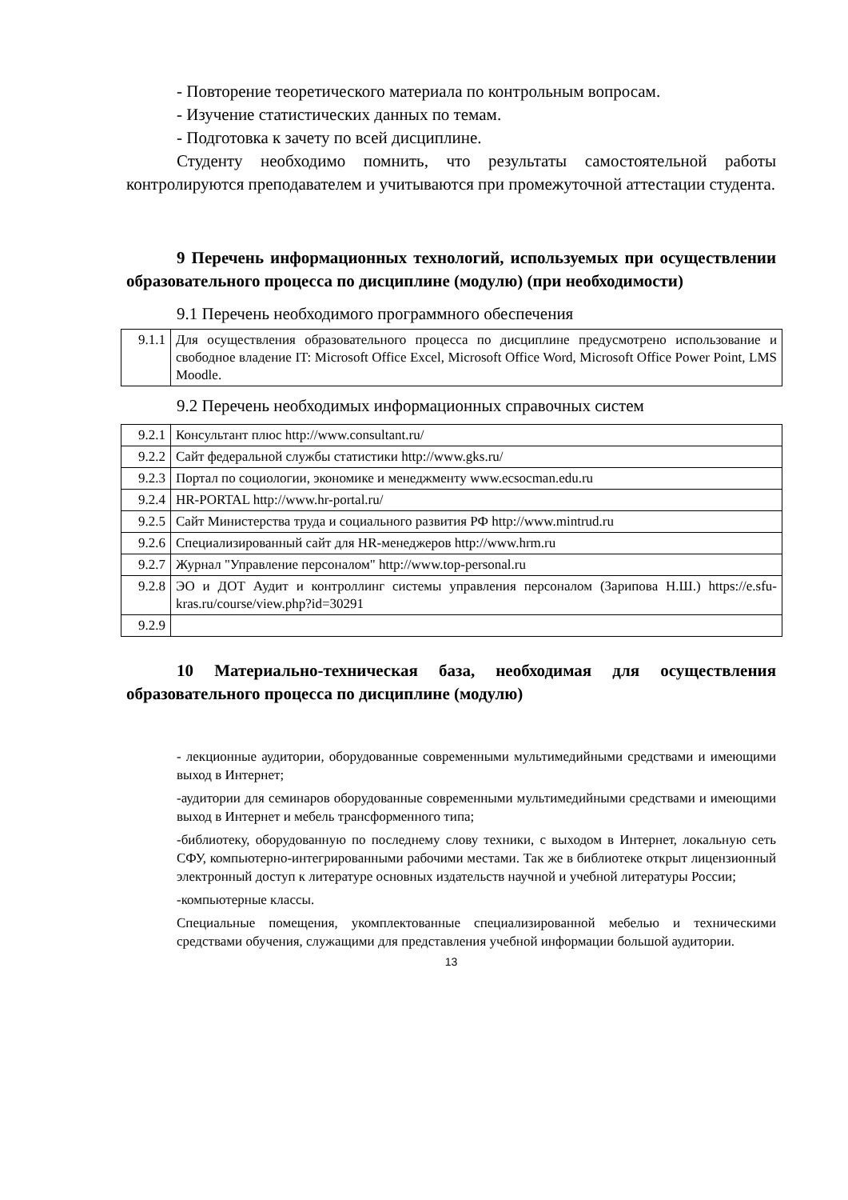- Повторение теоретического материала по контрольным вопросам.
- Изучение статистических данных по темам.
- Подготовка к зачету по всей дисциплине.
Студенту необходимо помнить, что результаты самостоятельной работы контролируются преподавателем и учитываются при промежуточной аттестации студента.
9 Перечень информационных технологий, используемых при осуществлении образовательного процесса по дисциплине (модулю) (при необходимости)
9.1 Перечень необходимого программного обеспечения
| 9.1.1 | Для осуществления образовательного процесса по дисциплине предусмотрено использование и свободное владение IT: Microsoft Office Excel, Microsoft Office Word, Microsoft Office Power Point, LMS Moodle. |
9.2 Перечень необходимых информационных справочных систем
| 9.2.1 | Консультант плюс http://www.consultant.ru/ |
| 9.2.2 | Сайт федеральной службы статистики http://www.gks.ru/ |
| 9.2.3 | Портал по социологии, экономике и менеджменту www.ecsocman.edu.ru |
| 9.2.4 | HR-PORTAL http://www.hr-portal.ru/ |
| 9.2.5 | Сайт Министерства труда и социального развития РФ http://www.mintrud.ru |
| 9.2.6 | Специализированный сайт для HR-менеджеров http://www.hrm.ru |
| 9.2.7 | Журнал "Управление персоналом" http://www.top-personal.ru |
| 9.2.8 | ЭО и ДОТ Аудит и контроллинг системы управления персоналом (Зарипова Н.Ш.) https://e.sfu-kras.ru/course/view.php?id=30291 |
| 9.2.9 | |
10 Материально-техническая база, необходимая для осуществления образовательного процесса по дисциплине (модулю)
- лекционные аудитории, оборудованные современными мультимедийными средствами и имеющими выход в Интернет;
-аудитории для семинаров оборудованные современными мультимедийными средствами и имеющими выход в Интернет и мебель трансформенного типа;
-библиотеку, оборудованную по последнему слову техники, с выходом в Интернет, локальную сеть СФУ, компьютерно-интегрированными рабочими местами. Так же в библиотеке открыт лицензионный электронный доступ к литературе основных издательств научной и учебной литературы России;
-компьютерные классы.
Специальные помещения, укомплектованные специализированной мебелью и техническими средствами обучения, служащими для представления учебной информации большой аудитории.
13